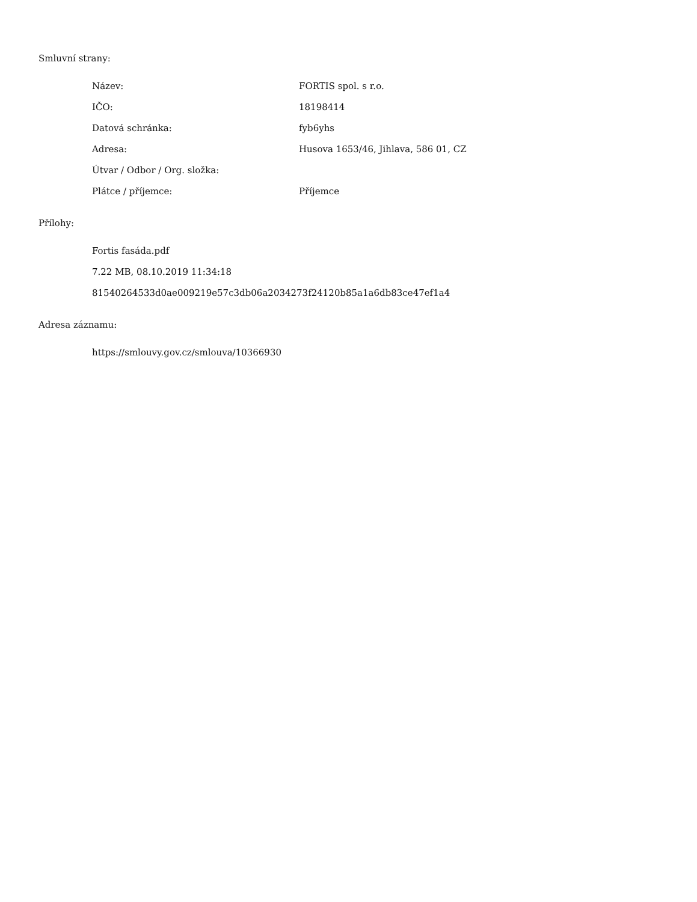Smluvní strany:
| Název: | FORTIS spol. s r.o. |
| IČO: | 18198414 |
| Datová schránka: | fyb6yhs |
| Adresa: | Husova 1653/46, Jihlava, 586 01, CZ |
| Útvar / Odbor / Org. složka: | |
| Plátce / příjemce: | Příjemce |
Přílohy:
Fortis fasáda.pdf
7.22 MB, 08.10.2019 11:34:18
81540264533d0ae009219e57c3db06a2034273f24120b85a1a6db83ce47ef1a4
Adresa záznamu:
https://smlouvy.gov.cz/smlouva/10366930